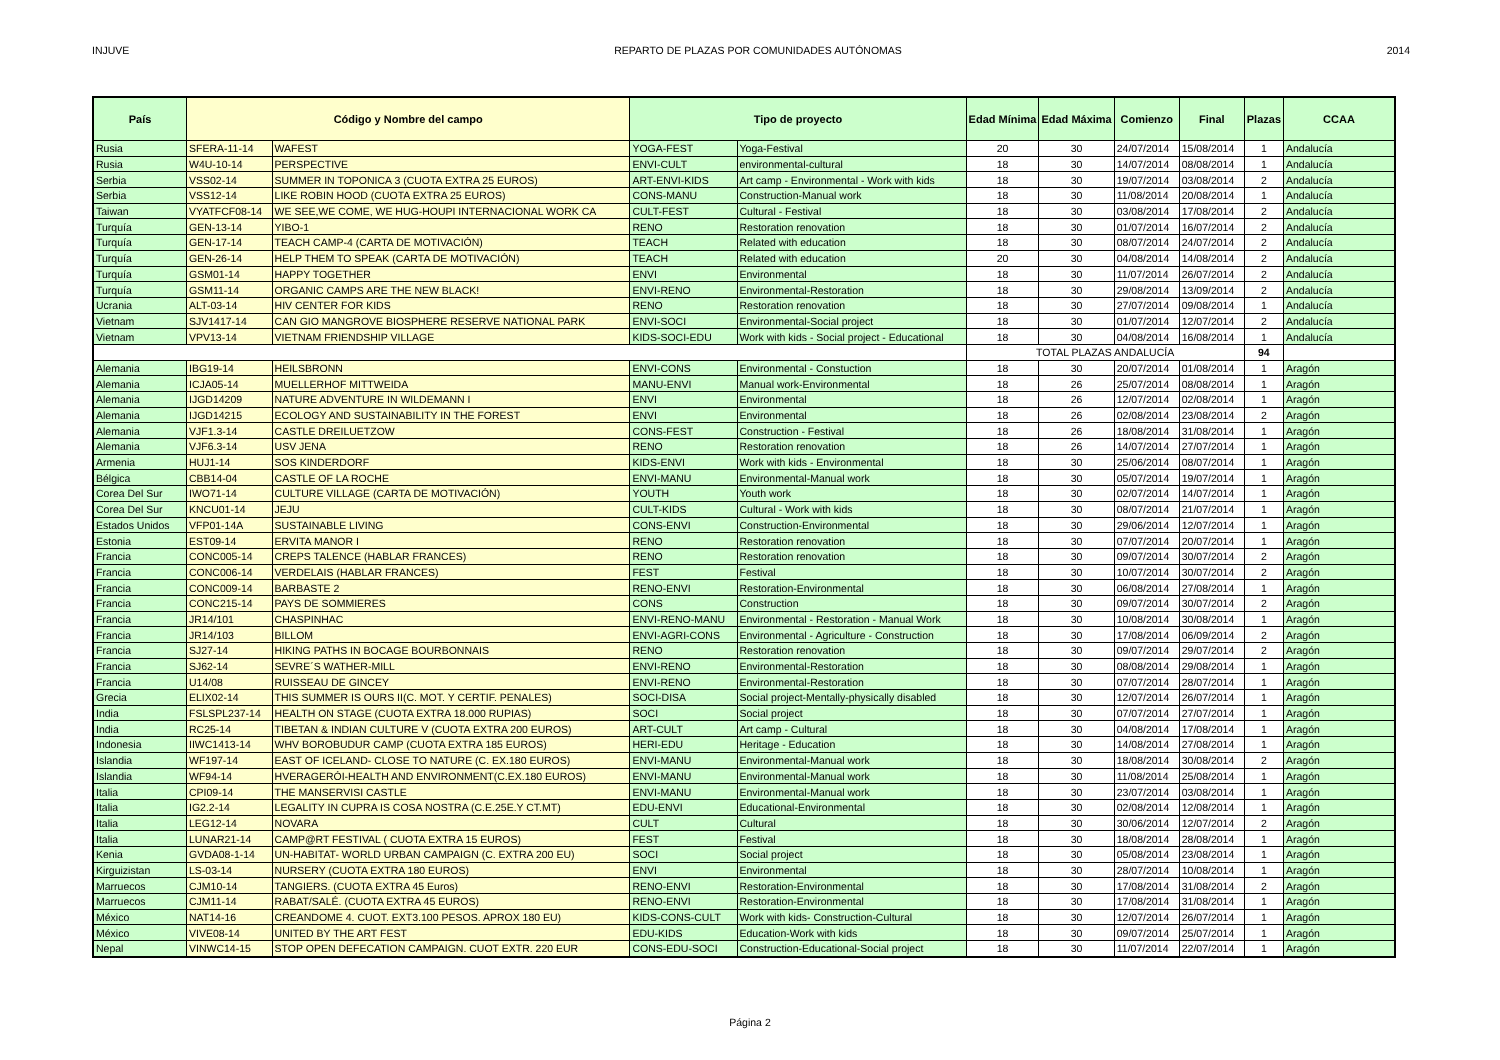INJUVE REPARTO DE PLAZAS POR COMUNIDADES AUTÓNOMAS 2014
| País | Código y Nombre del campo | | Tipo de proyecto | | Edad Mínima | Edad Máxima | Comienzo | Final | Plazas | CCAA |
| --- | --- | --- | --- | --- | --- | --- | --- | --- | --- | --- |
| Rusia | SFERA-11-14 | WAFEST | YOGA-FEST | Yoga-Festival | 20 | 30 | 24/07/2014 | 15/08/2014 | 1 | Andalucía |
| Rusia | W4U-10-14 | PERSPECTIVE | ENVI-CULT | environmental-cultural | 18 | 30 | 14/07/2014 | 08/08/2014 | 1 | Andalucía |
| Serbia | VSS02-14 | SUMMER IN TOPONICA 3 (CUOTA EXTRA 25 EUROS) | ART-ENVI-KIDS | Art camp - Environmental - Work with kids | 18 | 30 | 19/07/2014 | 03/08/2014 | 2 | Andalucía |
| Serbia | VSS12-14 | LIKE ROBIN HOOD (CUOTA EXTRA 25 EUROS) | CONS-MANU | Construction-Manual work | 18 | 30 | 11/08/2014 | 20/08/2014 | 1 | Andalucía |
| Taiwan | VYATFCF08-14 | WE SEE,WE COME, WE HUG-HOUPI INTERNACIONAL WORK CA | CULT-FEST | Cultural - Festival | 18 | 30 | 03/08/2014 | 17/08/2014 | 2 | Andalucía |
| Turquía | GEN-13-14 | YIBO-1 | RENO | Restoration renovation | 18 | 30 | 01/07/2014 | 16/07/2014 | 2 | Andalucía |
| Turquía | GEN-17-14 | TEACH CAMP-4 (CARTA DE MOTIVACIÓN) | TEACH | Related with education | 18 | 30 | 08/07/2014 | 24/07/2014 | 2 | Andalucía |
| Turquía | GEN-26-14 | HELP THEM TO SPEAK (CARTA DE MOTIVACIÓN) | TEACH | Related with education | 20 | 30 | 04/08/2014 | 14/08/2014 | 2 | Andalucía |
| Turquía | GSM01-14 | HAPPY TOGETHER | ENVI | Environmental | 18 | 30 | 11/07/2014 | 26/07/2014 | 2 | Andalucía |
| Turquía | GSM11-14 | ORGANIC CAMPS ARE THE NEW BLACK! | ENVI-RENO | Environmental-Restoration | 18 | 30 | 29/08/2014 | 13/09/2014 | 2 | Andalucía |
| Ucrania | ALT-03-14 | HIV CENTER FOR KIDS | RENO | Restoration renovation | 18 | 30 | 27/07/2014 | 09/08/2014 | 1 | Andalucía |
| Vietnam | SJV1417-14 | CAN GIO MANGROVE BIOSPHERE RESERVE NATIONAL PARK | ENVI-SOCI | Environmental-Social project | 18 | 30 | 01/07/2014 | 12/07/2014 | 2 | Andalucía |
| Vietnam | VPV13-14 | VIETNAM FRIENDSHIP VILLAGE | KIDS-SOCI-EDU | Work with kids - Social project - Educational | 18 | 30 | 04/08/2014 | 16/08/2014 | 1 | Andalucía |
| | | | | | TOTAL PLAZAS ANDALUCÍA | | | | 94 | |
| Alemania | IBG19-14 | HEILSBRONN | ENVI-CONS | Environmental - Constuction | 18 | 30 | 20/07/2014 | 01/08/2014 | 1 | Aragón |
| Alemania | ICJA05-14 | MUELLERHOF MITTWEIDA | MANU-ENVI | Manual work-Environmental | 18 | 26 | 25/07/2014 | 08/08/2014 | 1 | Aragón |
| Alemania | IJGD14209 | NATURE ADVENTURE IN WILDEMANN I | ENVI | Environmental | 18 | 26 | 12/07/2014 | 02/08/2014 | 1 | Aragón |
| Alemania | IJGD14215 | ECOLOGY AND SUSTAINABILITY IN THE FOREST | ENVI | Environmental | 18 | 26 | 02/08/2014 | 23/08/2014 | 2 | Aragón |
| Alemania | VJF1.3-14 | CASTLE DREILUETZOW | CONS-FEST | Construction - Festival | 18 | 26 | 18/08/2014 | 31/08/2014 | 1 | Aragón |
| Alemania | VJF6.3-14 | USV JENA | RENO | Restoration renovation | 18 | 26 | 14/07/2014 | 27/07/2014 | 1 | Aragón |
| Armenia | HUJ1-14 | SOS KINDERDORF | KIDS-ENVI | Work with kids - Environmental | 18 | 30 | 25/06/2014 | 08/07/2014 | 1 | Aragón |
| Bélgica | CBB14-04 | CASTLE OF LA ROCHE | ENVI-MANU | Environmental-Manual work | 18 | 30 | 05/07/2014 | 19/07/2014 | 1 | Aragón |
| Corea Del Sur | IWO71-14 | CULTURE VILLAGE (CARTA DE MOTIVACIÓN) | YOUTH | Youth work | 18 | 30 | 02/07/2014 | 14/07/2014 | 1 | Aragón |
| Corea Del Sur | KNCU01-14 | JEJU | CULT-KIDS | Cultural - Work with kids | 18 | 30 | 08/07/2014 | 21/07/2014 | 1 | Aragón |
| Estados Unidos | VFP01-14A | SUSTAINABLE LIVING | CONS-ENVI | Construction-Environmental | 18 | 30 | 29/06/2014 | 12/07/2014 | 1 | Aragón |
| Estonia | EST09-14 | ERVITA MANOR I | RENO | Restoration renovation | 18 | 30 | 07/07/2014 | 20/07/2014 | 1 | Aragón |
| Francia | CONC005-14 | CREPS TALENCE (HABLAR FRANCES) | RENO | Restoration renovation | 18 | 30 | 09/07/2014 | 30/07/2014 | 2 | Aragón |
| Francia | CONC006-14 | VERDELAIS (HABLAR FRANCES) | FEST | Festival | 18 | 30 | 10/07/2014 | 30/07/2014 | 2 | Aragón |
| Francia | CONC009-14 | BARBASTE 2 | RENO-ENVI | Restoration-Environmental | 18 | 30 | 06/08/2014 | 27/08/2014 | 1 | Aragón |
| Francia | CONC215-14 | PAYS DE SOMMIERES | CONS | Construction | 18 | 30 | 09/07/2014 | 30/07/2014 | 2 | Aragón |
| Francia | JR14/101 | CHASPINHAC | ENVI-RENO-MANU | Environmental - Restoration - Manual Work | 18 | 30 | 10/08/2014 | 30/08/2014 | 1 | Aragón |
| Francia | JR14/103 | BILLOM | ENVI-AGRI-CONS | Environmental - Agriculture - Construction | 18 | 30 | 17/08/2014 | 06/09/2014 | 2 | Aragón |
| Francia | SJ27-14 | HIKING PATHS IN BOCAGE BOURBONNAIS | RENO | Restoration renovation | 18 | 30 | 09/07/2014 | 29/07/2014 | 2 | Aragón |
| Francia | SJ62-14 | SEVRE´S WATHER-MILL | ENVI-RENO | Environmental-Restoration | 18 | 30 | 08/08/2014 | 29/08/2014 | 1 | Aragón |
| Francia | U14/08 | RUISSEAU DE GINCEY | ENVI-RENO | Environmental-Restoration | 18 | 30 | 07/07/2014 | 28/07/2014 | 1 | Aragón |
| Grecia | ELIX02-14 | THIS SUMMER IS OURS II(C. MOT. Y CERTIF. PENALES) | SOCI-DISA | Social project-Mentally-physically disabled | 18 | 30 | 12/07/2014 | 26/07/2014 | 1 | Aragón |
| India | FSLSPL237-14 | HEALTH ON STAGE (CUOTA EXTRA 18.000 RUPIAS) | SOCI | Social project | 18 | 30 | 07/07/2014 | 27/07/2014 | 1 | Aragón |
| India | RC25-14 | TIBETAN & INDIAN CULTURE V (CUOTA EXTRA 200 EUROS) | ART-CULT | Art camp - Cultural | 18 | 30 | 04/08/2014 | 17/08/2014 | 1 | Aragón |
| Indonesia | IIWC1413-14 | WHV BOROBUDUR CAMP (CUOTA EXTRA 185 EUROS) | HERI-EDU | Heritage - Education | 18 | 30 | 14/08/2014 | 27/08/2014 | 1 | Aragón |
| Islandia | WF197-14 | EAST OF ICELAND- CLOSE TO NATURE (C. EX.180 EUROS) | ENVI-MANU | Environmental-Manual work | 18 | 30 | 18/08/2014 | 30/08/2014 | 2 | Aragón |
| Islandia | WF94-14 | HVERAGERÓI-HEALTH AND ENVIRONMENT(C.EX.180 EUROS) | ENVI-MANU | Environmental-Manual work | 18 | 30 | 11/08/2014 | 25/08/2014 | 1 | Aragón |
| Italia | CPI09-14 | THE MANSERVISI CASTLE | ENVI-MANU | Environmental-Manual work | 18 | 30 | 23/07/2014 | 03/08/2014 | 1 | Aragón |
| Italia | IG2.2-14 | LEGALITY IN CUPRA IS COSA NOSTRA (C.E.25E.Y CT.MT) | EDU-ENVI | Educational-Environmental | 18 | 30 | 02/08/2014 | 12/08/2014 | 1 | Aragón |
| Italia | LEG12-14 | NOVARA | CULT | Cultural | 18 | 30 | 30/06/2014 | 12/07/2014 | 2 | Aragón |
| Italia | LUNAR21-14 | CAMP@RT FESTIVAL ( CUOTA EXTRA 15 EUROS) | FEST | Festival | 18 | 30 | 18/08/2014 | 28/08/2014 | 1 | Aragón |
| Kenia | GVDA08-1-14 | UN-HABITAT- WORLD URBAN CAMPAIGN (C. EXTRA 200 EU) | SOCI | Social project | 18 | 30 | 05/08/2014 | 23/08/2014 | 1 | Aragón |
| Kirguizistan | LS-03-14 | NURSERY (CUOTA EXTRA 180 EUROS) | ENVI | Environmental | 18 | 30 | 28/07/2014 | 10/08/2014 | 1 | Aragón |
| Marruecos | CJM10-14 | TANGIERS. (CUOTA EXTRA 45 Euros) | RENO-ENVI | Restoration-Environmental | 18 | 30 | 17/08/2014 | 31/08/2014 | 2 | Aragón |
| Marruecos | CJM11-14 | RABAT/SALÉ. (CUOTA EXTRA 45 EUROS) | RENO-ENVI | Restoration-Environmental | 18 | 30 | 17/08/2014 | 31/08/2014 | 1 | Aragón |
| México | NAT14-16 | CREANDOME 4. CUOT. EXT3.100 PESOS. APROX 180 EU) | KIDS-CONS-CULT | Work with kids- Construction-Cultural | 18 | 30 | 12/07/2014 | 26/07/2014 | 1 | Aragón |
| México | VIVE08-14 | UNITED BY THE ART FEST | EDU-KIDS | Education-Work with kids | 18 | 30 | 09/07/2014 | 25/07/2014 | 1 | Aragón |
| Nepal | VINWC14-15 | STOP OPEN DEFECATION CAMPAIGN. CUOT EXTR. 220 EUR | CONS-EDU-SOCI | Construction-Educational-Social project | 18 | 30 | 11/07/2014 | 22/07/2014 | 1 | Aragón |
Página 2